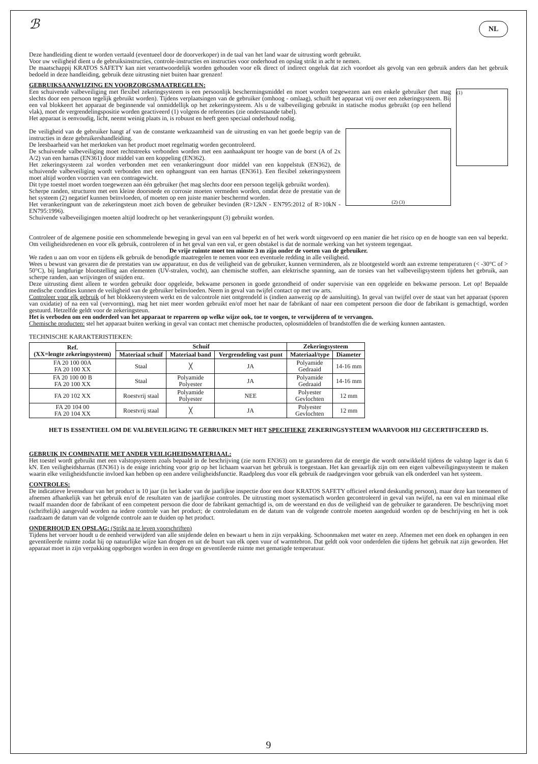ℬ
NL
Deze handleiding dient te worden vertaald (eventueel door de doorverkoper) in de taal van het land waar de uitrusting wordt gebruikt.
Voor uw veiligheid dient u de gebruiksinstructies, controle-instructies en instructies voor onderhoud en opslag strikt in acht te nemen.
De maatschappij KRATOS SAFETY kan niet verantwoordelijk worden gehouden voor elk direct of indirect ongeluk dat zich voordoet als gevolg van een gebruik anders dan het gebruik bedoeld in deze handleiding, gebruik deze uitrusting niet buiten haar grenzen!
GEBRUIKSAANWIJZING EN VOORZORGSMAATREGELEN:
(1)
Een schuivende valbeveiliging met flexibel zekeringsysteem is een persoonlijk beschermingsmiddel en moet worden toegewezen aan een enkele gebruiker (het mag slechts door een persoon tegelijk gebruikt worden). Tijdens verplaatsingen van de gebruiker (omhoog - omlaag), schuift het apparaat vrij over een zekeringsysteem. Bij een val blokkeert het apparaat de beginnende val onmiddellijk op het zekeringsysteem. Als u de valbeveiliging gebruikt in statische modus gebruikt (op een hellend vlak), moet de vergrendelingspositie worden geactiveerd (1) volgens de referenties (zie onderstaande tabel).
Het apparaat is eenvoudig, licht, neemt weinig plaats in, is robuust en heeft geen speciaal onderhoud nodig.
(2) (3)
De veiligheid van de gebruiker hangt af van de constante werkzaamheid van de uitrusting en van het goede begrip van de instructies in deze gebruikershandleiding.
De leesbaarheid van het merkteken van het product moet regelmatig worden gecontroleerd.
De schuivende valbeveiliging moet rechtstreeks verbonden worden met een aanhaakpunt ter hoogte van de borst (A of 2x A/2) van een harnas (EN361) door middel van een koppeling (EN362).
Het zekeringsysteem zal worden verbonden met een verankeringpunt door middel van een koppelstuk (EN362), de schuivende valbeveiliging wordt verbonden met een ophangpunt van een harnas (EN361). Een flexibel zekeringsysteem moet altijd worden voorzien van een contragewicht.
Dit type toestel moet worden toegewezen aan één gebruiker (het mag slechts door een persoon tegelijk gebruikt worden).
Scherpe randen, structuren met een kleine doorsnede en corrosie moeten vermeden worden, omdat deze de prestatie van de het systeem (2) negatief kunnen beïnvloeden, of moeten op een juiste manier beschermd worden.
Het verankeringpunt van de zekeringsteun moet zich boven de gebruiker bevinden (R>12kN - EN795:2012 of R>10kN - EN795:1996).
Schuivende valbeveiligingen moeten altijd loodrecht op het verankeringspunt (3) gebruikt worden.
Controleer of de algemene positie een schommelende beweging in geval van een val beperkt en of het werk wordt uitgevoerd op een manier die het risico op en de hoogte van een val beperkt. Om veiligheidsredenen en voor elk gebruik, controleren of in het geval van een val, er geen obstakel is dat de normale werking van het systeem tegengaat.
De vrije ruimte moet ten minste 3 m zijn onder de voeten van de gebruiker.
We raden u aan om voor en tijdens elk gebruik de benodigde maatregelen te nemen voor een eventuele redding in alle veiligheid.
Wees u bewust van gevaren die de prestaties van uw apparatuur, en dus de veiligheid van de gebruiker, kunnen verminderen, als ze blootgesteld wordt aan extreme temperaturen (< -30°C of > 50°C), bij langdurige blootstelling aan elementen (UV-stralen, vocht), aan chemische stoffen, aan elektrische spanning, aan de torsies van het valbeveiligsysteem tijdens het gebruik, aan scherpe randen, aan wrijvingen of snijden enz.
Deze uitrusting dient alleen te worden gebruikt door opgeleide, bekwame personen in goede gezondheid of onder supervisie van een opgeleide en bekwame persoon. Let op! Bepaalde medische condities kunnen de veiligheid van de gebruiker beïnvloeden. Neem in geval van twijfel contact op met uw arts.
Controleer voor elk gebruik of het blokkeersysteem werkt en de valcontrole niet ontgrendeld is (indien aanwezig op de aansluiting). In geval van twijfel over de staat van het apparaat (sporen van oxidatie) of na een val (vervorming), mag het niet meer worden gebruikt en/of moet het naar de fabrikant of naar een competent persoon die door de fabrikant is gemachtigd, worden gestuurd. Hetzelfde geldt voor de zekeringsteun.
Het is verboden om een onderdeel van het apparaat te repareren op welke wijze ook, toe te voegen, te verwijderen of te vervangen.
Chemische producten: stel het apparaat buiten werking in geval van contact met chemische producten, oplosmiddelen of brandstoffen die de werking kunnen aantasten.
TECHNISCHE KARAKTERISTIEKEN:
| Ref. (XX=lengte zekeringsysteem) | Schuif | | | Zekeringsysteem | |
| --- | --- | --- | --- | --- | --- |
| | Materiaal schuif | Materiaal band | Vergrendeling vast punt | Materiaal/type | Diameter |
| FA 20 100 00A FA 20 100 XX | Staal | ╳ | JA | Polyamide Gedraaid | 14-16 mm |
| FA 20 100 00 B FA 20 100 XX | Staal | Polyamide Polyester | JA | Polyamide Gedraaid | 14-16 mm |
| FA 20 102 XX | Roestvrij staal | Polyamide Polyester | NEE | Polyester Gevlochten | 12 mm |
| FA 20 104 00 FA 20 104 XX | Roestvrij staal | ╳ | JA | Polyester Gevlochten | 12 mm |
HET IS ESSENTIEEL OM DE VALBEVEILIGING TE GEBRUIKEN MET HET SPECIFIEKE ZEKERINGSYSTEEM WAARVOOR HIJ GECERTIFICEERD IS.
GEBRUIK IN COMBINATIE MET ANDER VEILIGHEIDSMATERIAAL:
Het toestel wordt gebruikt met een valstopsysteem zoals bepaald in de beschrijving (zie norm EN363) om te garanderen dat de energie die wordt ontwikkeld tijdens de valstop lager is dan 6 kN. Een veiligheidsharnas (EN361) is de enige inrichting voor grip op het lichaam waarvan het gebruik is toegestaan. Het kan gevaarlijk zijn om een eigen valbeveiligingssysteem te maken waarin elke veiligheidsfunctie invloed kan hebben op een andere veiligheidsfunctie. Raadpleeg dus voor elk gebruik de raadgevingen voor gebruik van elk onderdeel van het systeem.
CONTROLES:
De indicatieve levensduur van het product is 10 jaar (in het kader van de jaarlijkse inspectie door een door KRATOS SAFETY officieel erkend deskundig persoon), maar deze kan toenemen of afnemen afhankelijk van het gebruik en/of de resultaten van de jaarlijkse controles. De uitrusting moet systematisch worden gecontroleerd in geval van twijfel, na een val en minimaal elke twaalf maanden door de fabrikant of een competent persoon die door de fabrikant gemachtigd is, om de weerstand en dus de veiligheid van de gebruiker te garanderen. De beschrijving moet (schriftelijk) aangevuld worden na iedere controle van het product; de controledatum en de datum van de volgende controle moeten aangeduid worden op de beschrijving en het is ook raadzaam de datum van de volgende controle aan te duiden op het product.
ONDERHOUD EN OPSLAG: (Strikt na te leven voorschriften)
Tijdens het vervoer houdt u de eenheid verwijderd van alle snijdende delen en bewaart u hem in zijn verpakking. Schoonmaken met water en zeep. Afnemen met een doek en ophangen in een geventileerde ruimte zodat hij op natuurlijke wijze kan drogen en uit de buurt van elk open vuur of warmtebron. Dat geldt ook voor onderdelen die tijdens het gebruik nat zijn geworden. Het apparaat moet in zijn verpakking opgeborgen worden in een droge en geventileerde ruimte met gematigde temperatuur.
9